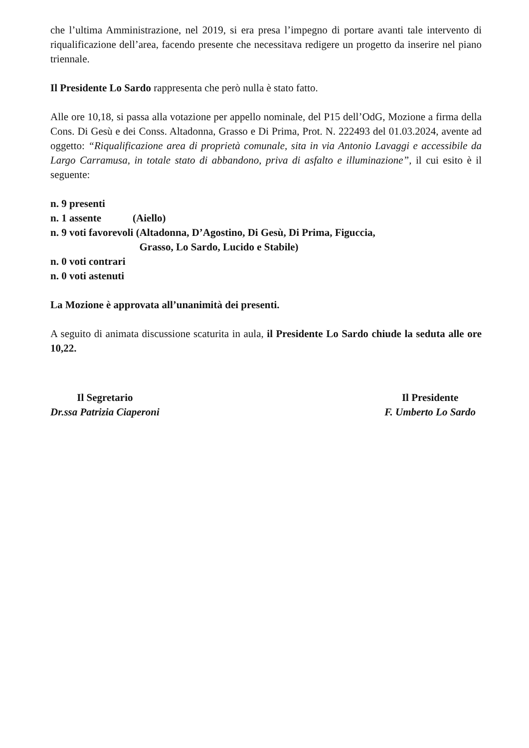che l’ultima Amministrazione, nel 2019, si era presa l’impegno di portare avanti tale intervento di riqualificazione dell’area, facendo presente che necessitava redigere un progetto da inserire nel piano triennale.
Il Presidente Lo Sardo rappresenta che però nulla è stato fatto.
Alle ore 10,18, si passa alla votazione per appello nominale, del P15 dell’OdG, Mozione a firma della Cons. Di Gesù e dei Conss. Altadonna, Grasso e Di Prima, Prot. N. 222493 del 01.03.2024, avente ad oggetto: “Riqualificazione area di proprietà comunale, sita in via Antonio Lavaggi e accessibile da Largo Carramusa, in totale stato di abbandono, priva di asfalto e illuminazione”, il cui esito è il seguente:
n. 9 presenti
n. 1 assente (Aiello)
n. 9 voti favorevoli (Altadonna, D’Agostino, Di Gesù, Di Prima, Figuccia,
Grasso, Lo Sardo, Lucido e Stabile)
n. 0 voti contrari
n. 0 voti astenuti
La Mozione è approvata all’unanimità dei presenti.
A seguito di animata discussione scaturita in aula, il Presidente Lo Sardo chiude la seduta alle ore 10,22.
Il Segretario
Dr.ssa Patrizia Ciaperoni
Il Presidente
F. Umberto Lo Sardo